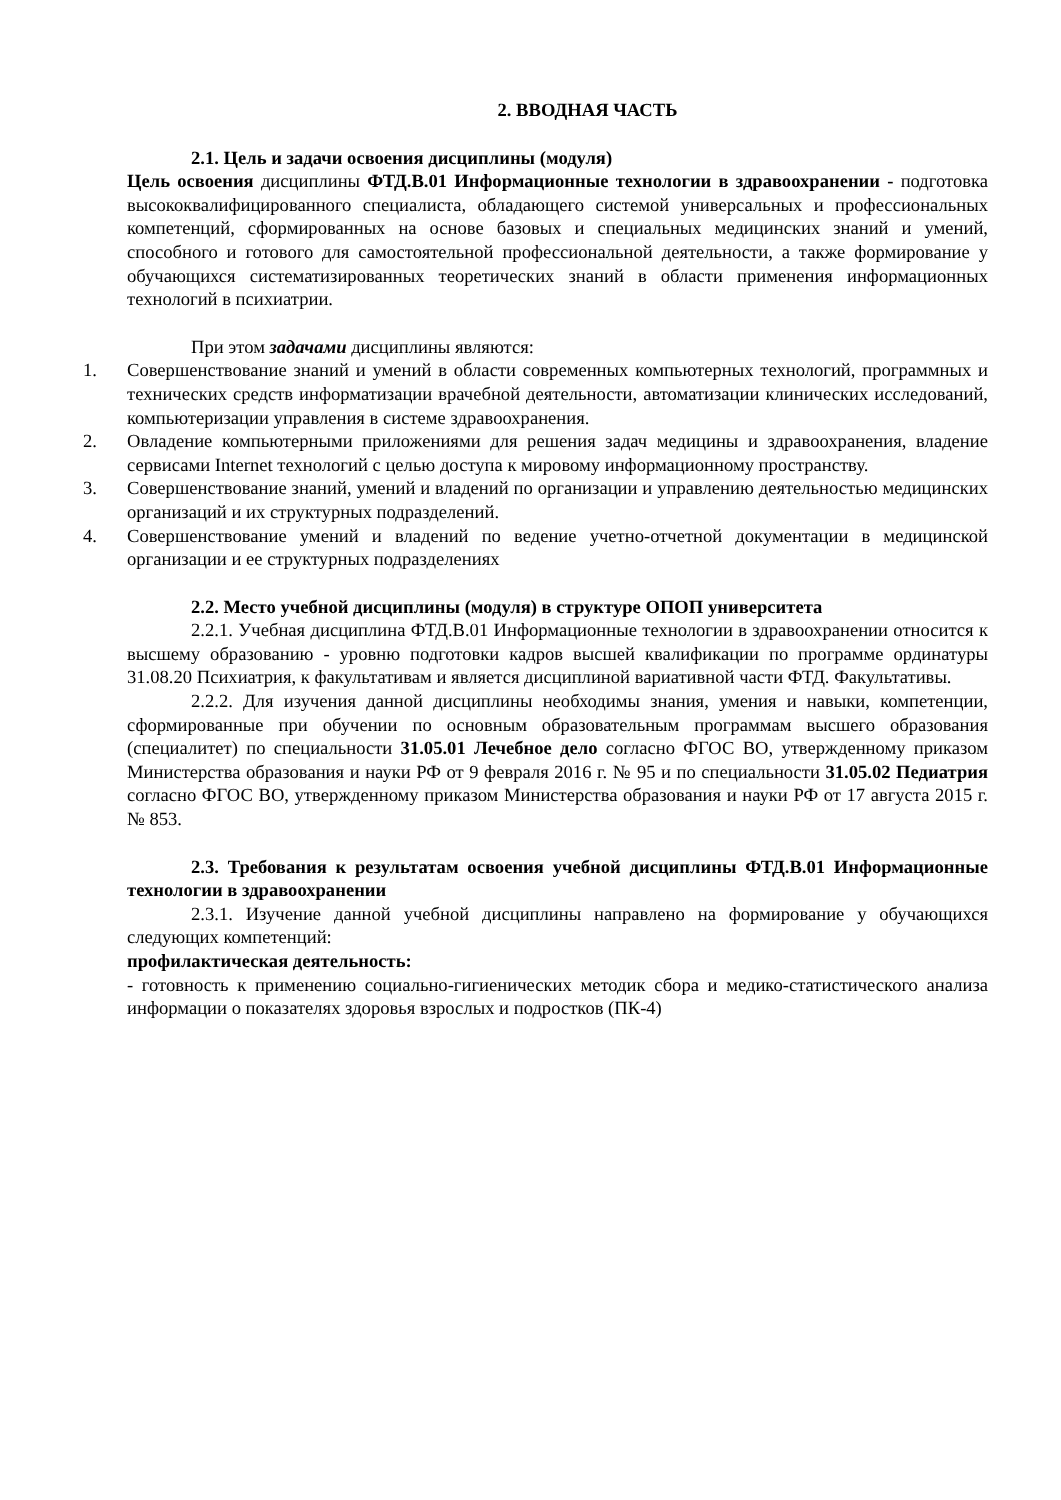2. ВВОДНАЯ ЧАСТЬ
2.1. Цель и задачи освоения дисциплины (модуля)
Цель освоения дисциплины ФТД.В.01 Информационные технологии в здравоохранении - подготовка высококвалифицированного специалиста, обладающего системой универсальных и профессиональных компетенций, сформированных на основе базовых и специальных медицинских знаний и умений, способного и готового для самостоятельной профессиональной деятельности, а также формирование у обучающихся систематизированных теоретических знаний в области применения информационных технологий в психиатрии.
При этом задачами дисциплины являются:
1. Совершенствование знаний и умений в области современных компьютерных технологий, программных и технических средств информатизации врачебной деятельности, автоматизации клинических исследований, компьютеризации управления в системе здравоохранения.
2. Овладение компьютерными приложениями для решения задач медицины и здравоохранения, владение сервисами Internet технологий с целью доступа к мировому информационному пространству.
3. Совершенствование знаний, умений и владений по организации и управлению деятельностью медицинских организаций и их структурных подразделений.
4. Совершенствование умений и владений по ведение учетно-отчетной документации в медицинской организации и ее структурных подразделениях
2.2. Место учебной дисциплины (модуля) в структуре ОПОП университета
2.2.1. Учебная дисциплина ФТД.В.01 Информационные технологии в здравоохранении относится к высшему образованию - уровню подготовки кадров высшей квалификации по программе ординатуры 31.08.20 Психиатрия, к факультативам и является дисциплиной вариативной части ФТД. Факультативы.
2.2.2. Для изучения данной дисциплины необходимы знания, умения и навыки, компетенции, сформированные при обучении по основным образовательным программам высшего образования (специалитет) по специальности 31.05.01 Лечебное дело согласно ФГОС ВО, утвержденному приказом Министерства образования и науки РФ от 9 февраля 2016 г. № 95 и по специальности 31.05.02 Педиатрия согласно ФГОС ВО, утвержденному приказом Министерства образования и науки РФ от 17 августа 2015 г. № 853.
2.3. Требования к результатам освоения учебной дисциплины ФТД.В.01 Информационные технологии в здравоохранении
2.3.1. Изучение данной учебной дисциплины направлено на формирование у обучающихся следующих компетенций:
профилактическая деятельность:
- готовность к применению социально-гигиенических методик сбора и медико-статистического анализа информации о показателях здоровья взрослых и подростков (ПК-4)